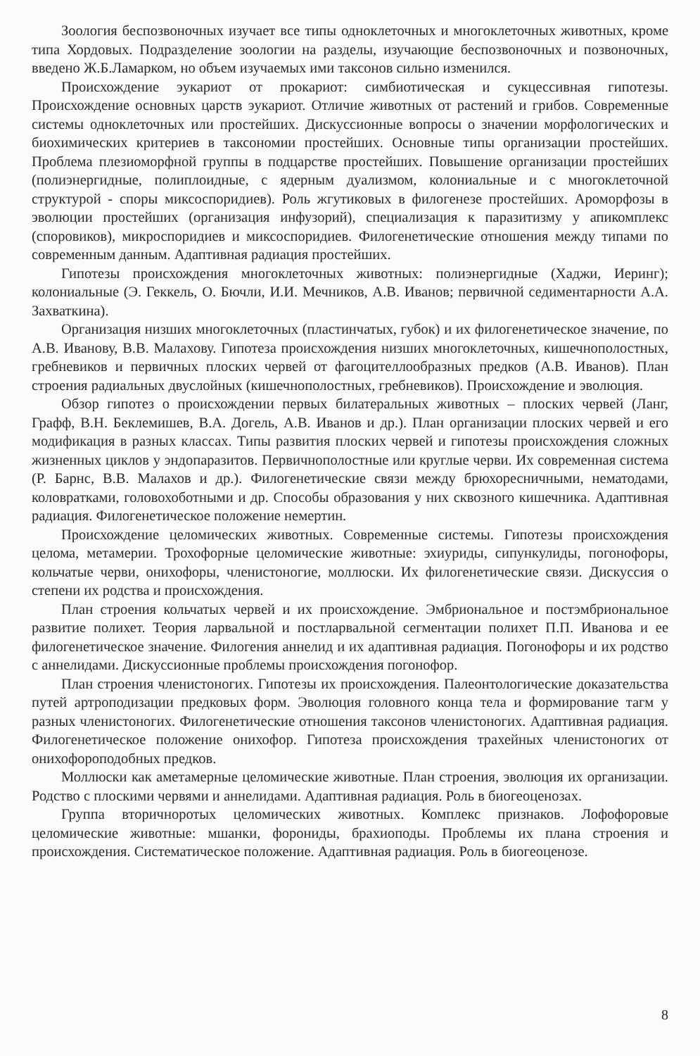Зоология беспозвоночных изучает все типы одноклеточных и многоклеточных животных, кроме типа Хордовых. Подразделение зоологии на разделы, изучающие беспозвоночных и позвоночных, введено Ж.Б.Ламарком, но объем изучаемых ими таксонов сильно изменился.
Происхождение эукариот от прокариот: симбиотическая и сукцессивная гипотезы. Происхождение основных царств эукариот. Отличие животных от растений и грибов. Современные системы одноклеточных или простейших. Дискуссионные вопросы о значении морфологических и биохимических критериев в таксономии простейших. Основные типы организации простейших. Проблема плезиоморфной группы в подцарстве простейших. Повышение организации простейших (полиэнергидные, полиплоидные, с ядерным дуализмом, колониальные и с многоклеточной структурой - споры миксоспоридиев). Роль жгутиковых в филогенезе простейших. Ароморфозы в эволюции простейших (организация инфузорий), специализация к паразитизму у апикомплекс (споровиков), микроспоридиев и миксоспоридиев. Филогенетические отношения между типами по современным данным. Адаптивная радиация простейших.
Гипотезы происхождения многоклеточных животных: полиэнергидные (Хаджи, Иеринг); колониальные (Э. Геккель, О. Бючли, И.И. Мечников, А.В. Иванов; первичной седиментарности А.А. Захваткина).
Организация низших многоклеточных (пластинчатых, губок) и их филогенетическое значение, по А.В. Иванову, В.В. Малахову. Гипотеза происхождения низших многоклеточных, кишечнополостных, гребневиков и первичных плоских червей от фагоцителлообразных предков (А.В. Иванов). План строения радиальных двуслойных (кишечнополостных, гребневиков). Происхождение и эволюция.
Обзор гипотез о происхождении первых билатеральных животных – плоских червей (Ланг, Графф, В.Н. Беклемишев, В.А. Догель, А.В. Иванов и др.). План организации плоских червей и его модификация в разных классах. Типы развития плоских червей и гипотезы происхождения сложных жизненных циклов у эндопаразитов. Первичнополостные или круглые черви. Их современная система (Р. Барнс, В.В. Малахов и др.). Филогенетические связи между брюхоресничными, нематодами, коловратками, головохоботными и др. Способы образования у них сквозного кишечника. Адаптивная радиация. Филогенетическое положение немертин.
Происхождение целомических животных. Современные системы. Гипотезы происхождения целома, метамерии. Трохофорные целомические животные: эхиуриды, сипункулиды, погонофоры, кольчатые черви, онихофоры, членистоногие, моллюски. Их филогенетические связи. Дискуссия о степени их родства и происхождения.
План строения кольчатых червей и их происхождение. Эмбриональное и постэмбриональное развитие полихет. Теория ларвальной и постларвальной сегментации полихет П.П. Иванова и ее филогенетическое значение. Филогения аннелид и их адаптивная радиация. Погонофоры и их родство с аннелидами. Дискуссионные проблемы происхождения погонофор.
План строения членистоногих. Гипотезы их происхождения. Палеонтологические доказательства путей артроподизации предковых форм. Эволюция головного конца тела и формирование тагм у разных членистоногих. Филогенетические отношения таксонов членистоногих. Адаптивная радиация. Филогенетическое положение онихофор. Гипотеза происхождения трахейных членистоногих от онихофороподобных предков.
Моллюски как аметамерные целомические животные. План строения, эволюция их организации. Родство с плоскими червями и аннелидами. Адаптивная радиация. Роль в биогеоценозах.
Группа вторичноротых целомических животных. Комплекс признаков. Лофофоровые целомические животные: мшанки, форониды, брахиоподы. Проблемы их плана строения и происхождения. Систематическое положение. Адаптивная радиация. Роль в биогеоценозе.
8